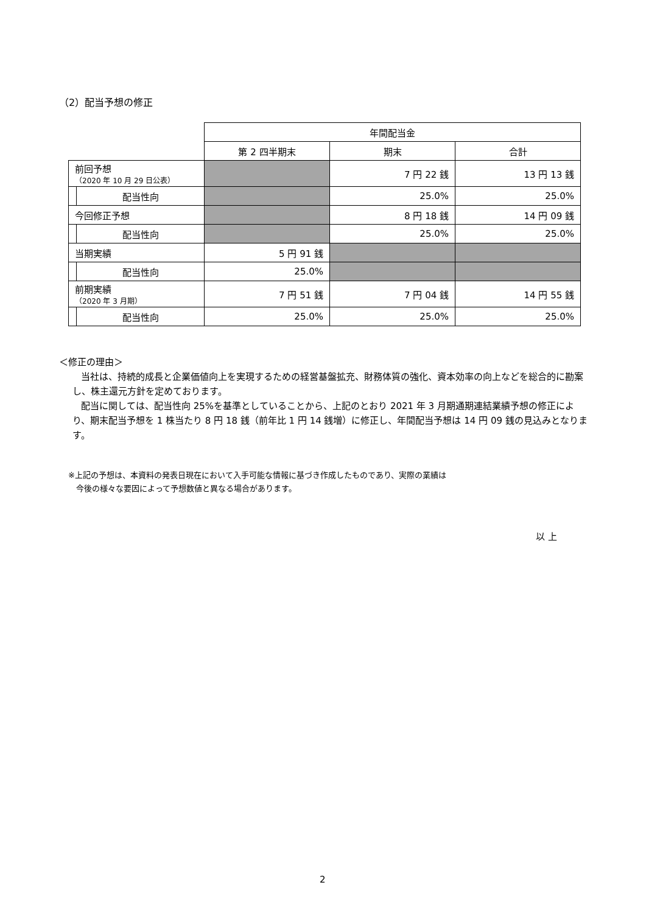（2）配当予想の修正
| | | 年間配当金 | | |
| | | 第 2 四半期末 | 期末 | 合計 |
| 前回予想 （2020 年 10 月 29 日公表） | | | 7 円 22 銭 | 13 円 13 銭 |
| | 配当性向 | | 25.0% | 25.0% |
| 今回修正予想 | | | 8 円 18 銭 | 14 円 09 銭 |
| | 配当性向 | | 25.0% | 25.0% |
| 当期実績 | | 5 円 91 銭 | | |
| | 配当性向 | 25.0% | | |
| 前期実績 （2020 年 3 月期） | | 7 円 51 銭 | 7 円 04 銭 | 14 円 55 銭 |
| | 配当性向 | 25.0% | 25.0% | 25.0% |
＜修正の理由＞
当社は、持続的成長と企業価値向上を実現するための経営基盤拡充、財務体質の強化、資本効率の向上などを総合的に勘案し、株主還元方針を定めております。
配当に関しては、配当性向 25%を基準としていることから、上記のとおり 2021 年 3 月期通期連結業績予想の修正により、期末配当予想を 1 株当たり 8 円 18 銭（前年比 1 円 14 銭増）に修正し、年間配当予想は 14 円 09 銭の見込みとなります。
※上記の予想は、本資料の発表日現在において入手可能な情報に基づき作成したものであり、実際の業績は
　今後の様々な要因によって予想数値と異なる場合があります。
以 上
2